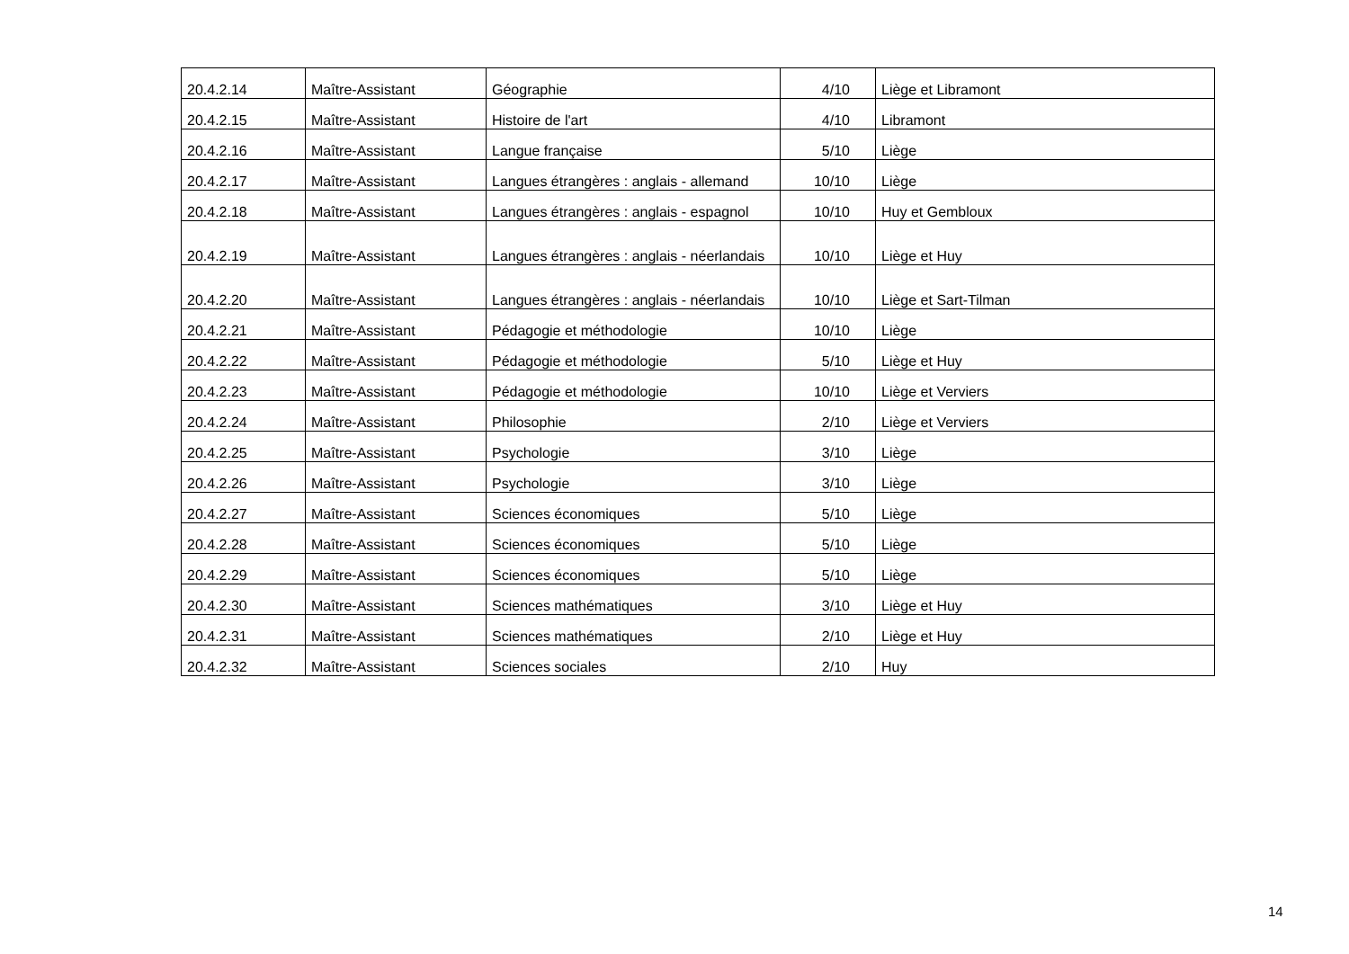| 20.4.2.14 | Maître-Assistant | Géographie | 4/10 | Liège et Libramont |
| 20.4.2.15 | Maître-Assistant | Histoire de l'art | 4/10 | Libramont |
| 20.4.2.16 | Maître-Assistant | Langue française | 5/10 | Liège |
| 20.4.2.17 | Maître-Assistant | Langues étrangères : anglais - allemand | 10/10 | Liège |
| 20.4.2.18 | Maître-Assistant | Langues étrangères : anglais - espagnol | 10/10 | Huy et Gembloux |
| 20.4.2.19 | Maître-Assistant | Langues étrangères : anglais - néerlandais | 10/10 | Liège et Huy |
| 20.4.2.20 | Maître-Assistant | Langues étrangères : anglais - néerlandais | 10/10 | Liège et Sart-Tilman |
| 20.4.2.21 | Maître-Assistant | Pédagogie et méthodologie | 10/10 | Liège |
| 20.4.2.22 | Maître-Assistant | Pédagogie et méthodologie | 5/10 | Liège et Huy |
| 20.4.2.23 | Maître-Assistant | Pédagogie et méthodologie | 10/10 | Liège et Verviers |
| 20.4.2.24 | Maître-Assistant | Philosophie | 2/10 | Liège et Verviers |
| 20.4.2.25 | Maître-Assistant | Psychologie | 3/10 | Liège |
| 20.4.2.26 | Maître-Assistant | Psychologie | 3/10 | Liège |
| 20.4.2.27 | Maître-Assistant | Sciences économiques | 5/10 | Liège |
| 20.4.2.28 | Maître-Assistant | Sciences économiques | 5/10 | Liège |
| 20.4.2.29 | Maître-Assistant | Sciences économiques | 5/10 | Liège |
| 20.4.2.30 | Maître-Assistant | Sciences mathématiques | 3/10 | Liège et Huy |
| 20.4.2.31 | Maître-Assistant | Sciences mathématiques | 2/10 | Liège et Huy |
| 20.4.2.32 | Maître-Assistant | Sciences sociales | 2/10 | Huy |
14